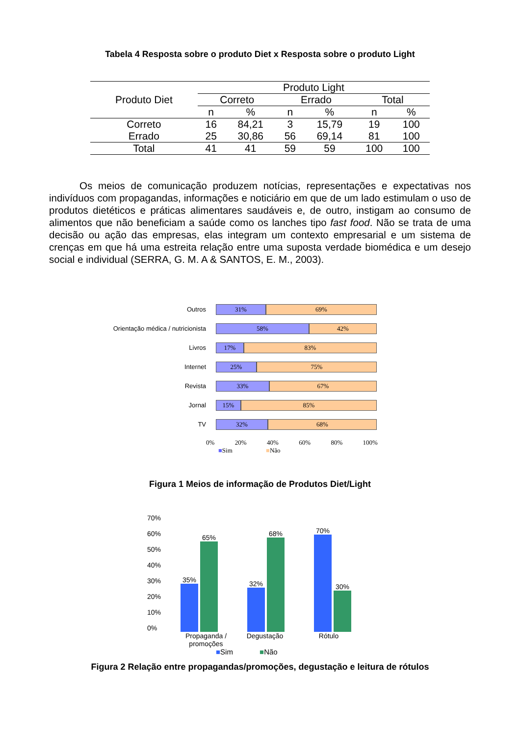Tabela 4 Resposta sobre o produto Diet x Resposta sobre o produto Light
| Produto Diet | Produto Light | | | | | |
| --- | --- | --- | --- | --- | --- | --- |
| | Correto | | Errado | | Total | |
| | n | % | n | % | n | % |
| Correto | 16 | 84,21 | 3 | 15,79 | 19 | 100 |
| Errado | 25 | 30,86 | 56 | 69,14 | 81 | 100 |
| Total | 41 | 41 | 59 | 59 | 100 | 100 |
Os meios de comunicação produzem notícias, representações e expectativas nos indivíduos com propagandas, informações e noticiário em que de um lado estimulam o uso de produtos dietéticos e práticas alimentares saudáveis e, de outro, instigam ao consumo de alimentos que não beneficiam a saúde como os lanches tipo fast food. Não se trata de uma decisão ou ação das empresas, elas integram um contexto empresarial e um sistema de crenças em que há uma estreita relação entre uma suposta verdade biomédica e um desejo social e individual (SERRA, G. M. A & SANTOS, E. M., 2003).
Outros
31% 69%
Orientação médica / nutricionista
58% 42%
Livros
17% 83%
Internet
25% 75%
Revista
33% 67%
Jornal
15% 85%
TV
32% 68%
0% 20% 40% 60% 80% 100%
■Sim ■Não
Figura 1 Meios de informação de Produtos Diet/Light
70%
60%
50%
40%
30%
20%
10%
0%
35%
65%
32%
68%
70%
30%
Propaganda / promoções Degustação Rótulo
■Sim ■Não
Figura 2 Relação entre propagandas/promoções, degustação e leitura de rótulos